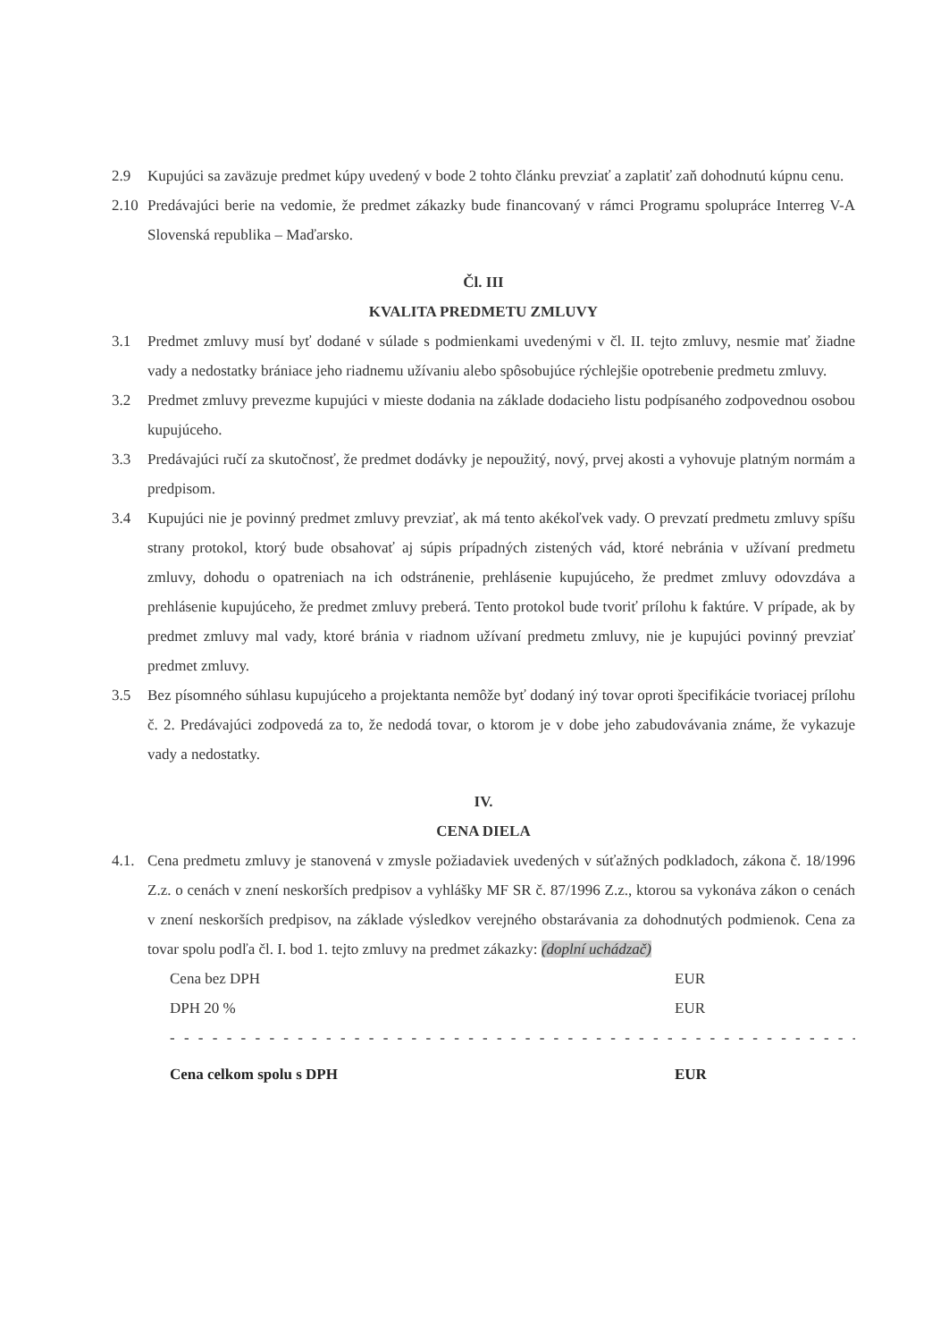2.9 Kupujúci sa zaväzuje predmet kúpy uvedený v bode 2 tohto článku prevziať a zaplatiť zaň dohodnutú kúpnu cenu.
2.10
Predávajúci berie na vedomie, že predmet zákazky bude financovaný v rámci Programu spolupráce Interreg V-A Slovenská republika – Maďarsko.
Čl. III
KVALITA PREDMETU ZMLUVY
3.1 Predmet zmluvy musí byť dodané v súlade s podmienkami uvedenými v čl. II. tejto zmluvy, nesmie mať žiadne vady a nedostatky brániace jeho riadnemu užívaniu alebo spôsobujúce rýchlejšie opotrebenie predmetu zmluvy.
3.2 Predmet zmluvy prevezme kupujúci v mieste dodania na základe dodacieho listu podpísaného zodpovednou osobou kupujúceho.
3.3 Predávajúci ručí za skutočnosť, že predmet dodávky je nepoužitý, nový, prvej akosti a vyhovuje platným normám a predpisom.
3.4 Kupujúci nie je povinný predmet zmluvy prevziať, ak má tento akékoľvek vady. O prevzatí predmetu zmluvy spíšu strany protokol, ktorý bude obsahovať aj súpis prípadných zistených vád, ktoré nebránia v užívaní predmetu zmluvy, dohodu o opatreniach na ich odstránenie, prehlásenie kupujúceho, že predmet zmluvy odovzdáva a prehlásenie kupujúceho, že predmet zmluvy preberá. Tento protokol bude tvoriť prílohu k faktúre. V prípade, ak by predmet zmluvy mal vady, ktoré bránia v riadnom užívaní predmetu zmluvy, nie je kupujúci povinný prevziať predmet zmluvy.
3.5 Bez písomného súhlasu kupujúceho a projektanta nemôže byť dodaný iný tovar oproti špecifikácie tvoriacej prílohu č. 2. Predávajúci zodpovedá za to, že nedodá tovar, o ktorom je v dobe jeho zabudovávania známe, že vykazuje vady a nedostatky.
IV.
CENA DIELA
4.1.
Cena predmetu zmluvy je stanovená v zmysle požiadaviek uvedených v súťažných podkladoch, zákona č. 18/1996 Z.z. o cenách v znení neskorších predpisov a vyhlášky MF SR č. 87/1996 Z.z., ktorou sa vykonáva zákon o cenách v znení neskorších predpisov, na základe výsledkov verejného obstarávania za dohodnutých podmienok. Cena za tovar spolu podľa čl. I. bod 1. tejto zmluvy na predmet zákazky: (doplní uchádzač)
Cena bez DPH EUR
DPH 20 % EUR
- - - - - - - - - - - - - - - - - - - - - - - - - - - - - - - - - - - - - - - - - - - - - - - - - - - - - - - - - - - - - - - - - -
Cena celkom spolu s DPH EUR